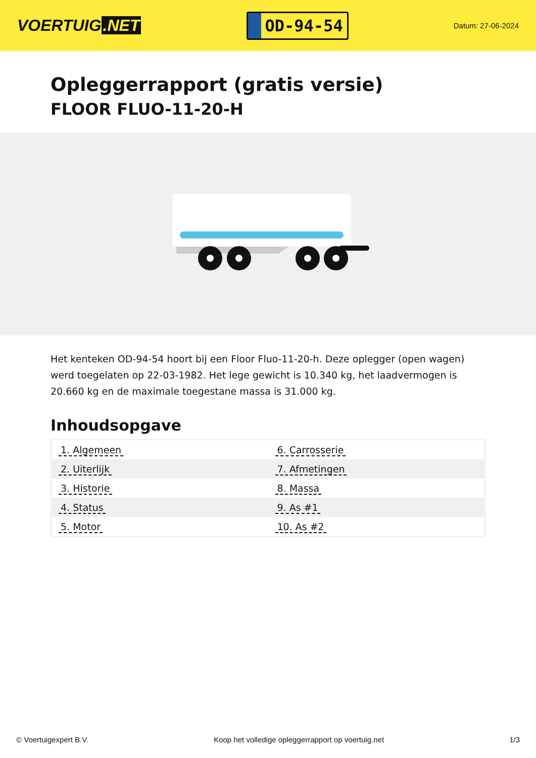VOERTUIG.NET
OD-94-54
Datum: 27-06-2024
Opleggerrapport (gratis versie)
FLOOR FLUO-11-20-H
Het kenteken OD-94-54 hoort bij een Floor Fluo-11-20-h. Deze oplegger (open wagen) werd toegelaten op 22-03-1982. Het lege gewicht is 10.340 kg, het laadvermogen is 20.660 kg en de maximale toegestane massa is 31.000 kg.
Inhoudsopgave
| 1. Algemeen | 6. Carrosserie |
| 2. Uiterlijk | 7. Afmetingen |
| 3. Historie | 8. Massa |
| 4. Status | 9. As #1 |
| 5. Motor | 10. As #2 |
© Voertuigexpert B.V. Koop het volledige opleggerrapport op voertuig.net 1/3